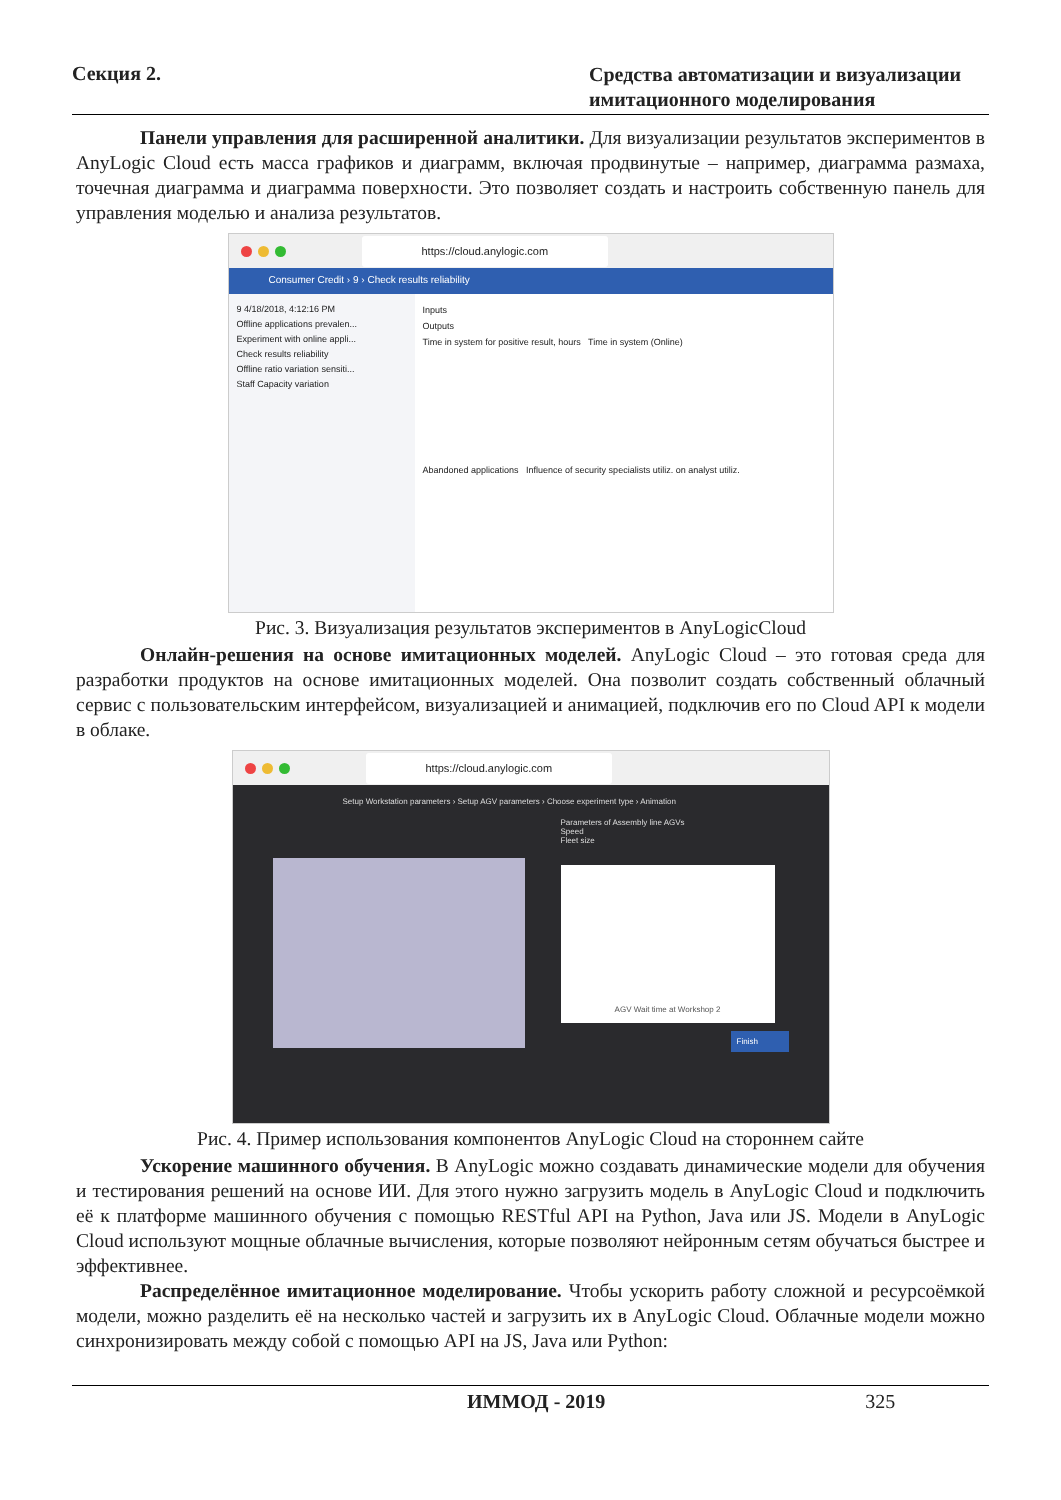Секция 2.
Средства автоматизации и визуализации имитационного моделирования
Панели управления для расширенной аналитики. Для визуализации результатов экспериментов в AnyLogic Cloud есть масса графиков и диаграмм, включая продвинутые – например, диаграмма размаха, точечная диаграмма и диаграмма поверхности. Это позволяет создать и настроить собственную панель для управления моделью и анализа результатов.
https://cloud.anylogic.com
Consumer Credit › 9 › Check results reliability
9 4/18/2018, 4:12:16 PM
Offline applications prevalen...
Experiment with online appli...
Check results reliability
Offline ratio variation sensiti...
Staff Capacity variation
Inputs
Outputs
Time in system for positive result, hours Time in system (Online)
Abandoned applications Influence of security specialists utiliz. on analyst utiliz.
Рис. 3. Визуализация результатов экспериментов в AnyLogicCloud
Онлайн-решения на основе имитационных моделей. AnyLogic Cloud – это готовая среда для разработки продуктов на основе имитационных моделей. Она позволит создать собственный облачный сервис с пользовательским интерфейсом, визуализацией и анимацией, подключив его по Cloud API к модели в облаке.
https://cloud.anylogic.com
Setup Workstation parameters › Setup AGV parameters › Choose experiment type › Animation
Parameters of Assembly line AGVs
Speed
Fleet size
AGV Wait time at Workshop 2
Finish
Рис. 4. Пример использования компонентов AnyLogic Cloud на стороннем сайте
Ускорение машинного обучения. В AnyLogic можно создавать динамические модели для обучения и тестирования решений на основе ИИ. Для этого нужно загрузить модель в AnyLogic Cloud и подключить её к платформе машинного обучения с помощью RESTful API на Python, Java или JS. Модели в AnyLogic Cloud используют мощные облачные вычисления, которые позволяют нейронным сетям обучаться быстрее и эффективнее.
Распределённое имитационное моделирование. Чтобы ускорить работу сложной и ресурсоёмкой модели, можно разделить её на несколько частей и загрузить их в AnyLogic Cloud. Облачные модели можно синхронизировать между собой с помощью API на JS, Java или Python:
ИММОД - 2019 325